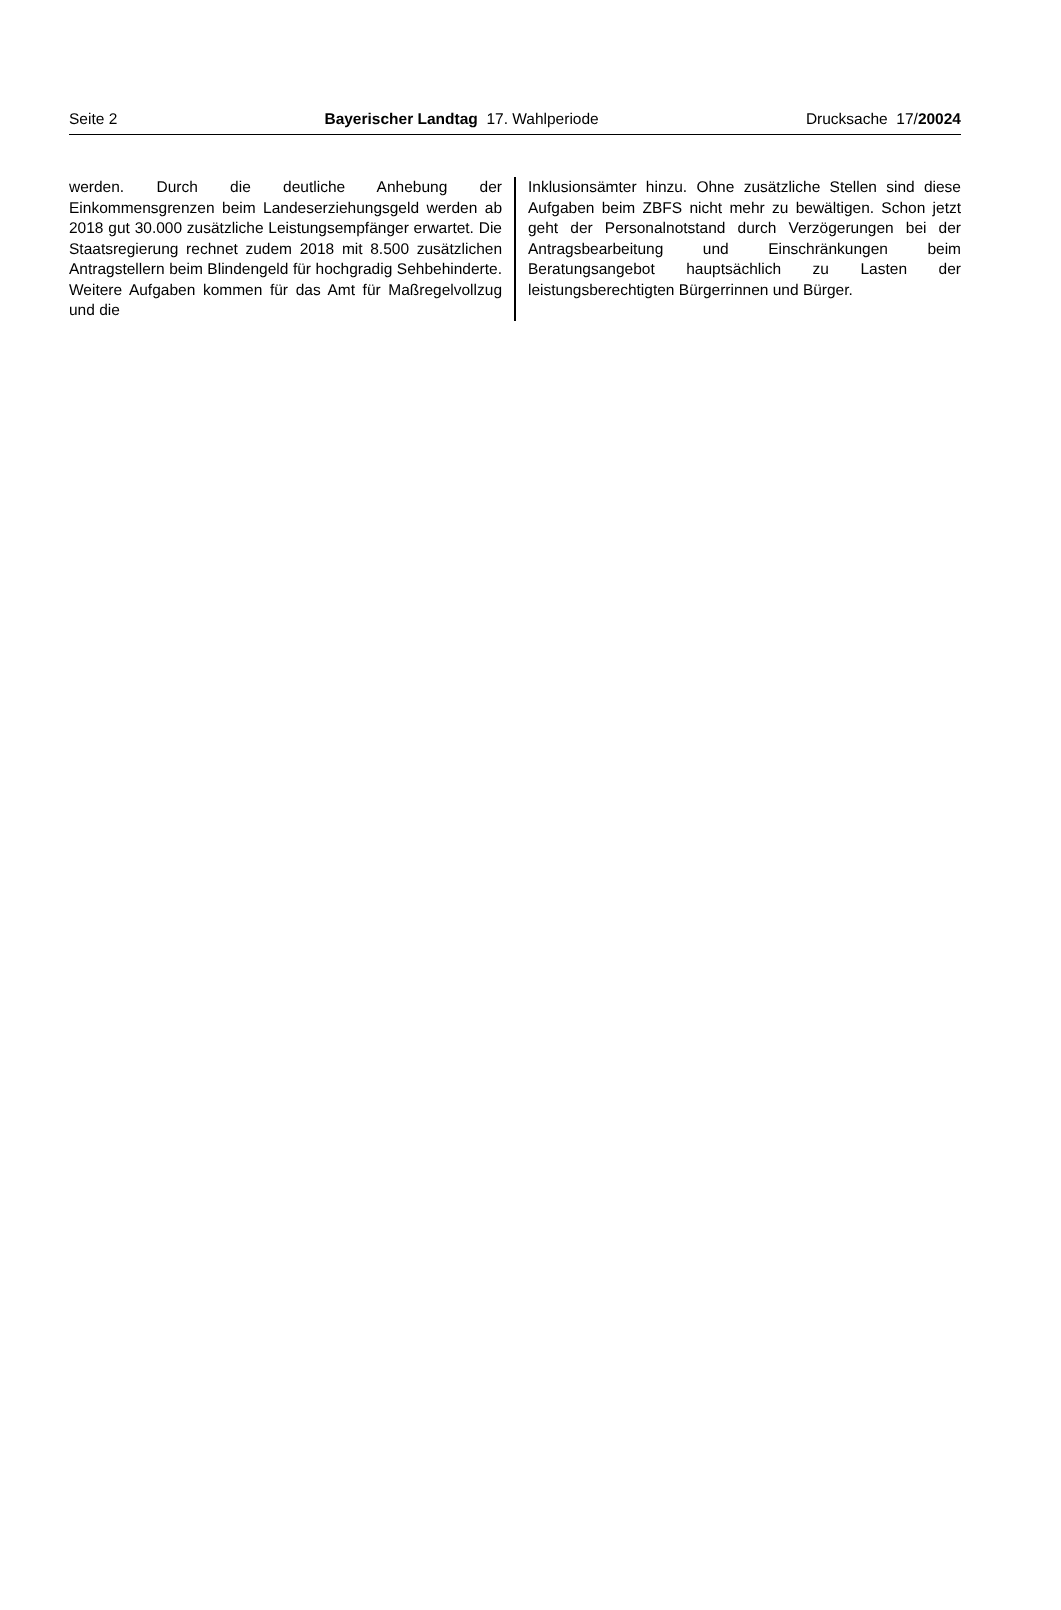Seite 2 Bayerischer Landtag 17. Wahlperiode Drucksache 17/20024
werden. Durch die deutliche Anhebung der Einkommensgrenzen beim Landeserziehungsgeld werden ab 2018 gut 30.000 zusätzliche Leistungsempfänger erwartet. Die Staatsregierung rechnet zudem 2018 mit 8.500 zusätzlichen Antragstellern beim Blindengeld für hochgradig Sehbehinderte. Weitere Aufgaben kommen für das Amt für Maßregelvollzug und die
Inklusionsämter hinzu. Ohne zusätzliche Stellen sind diese Aufgaben beim ZBFS nicht mehr zu bewältigen. Schon jetzt geht der Personalnotstand durch Verzögerungen bei der Antragsbearbeitung und Einschränkungen beim Beratungsangebot hauptsächlich zu Lasten der leistungsberechtigten Bürgerrinnen und Bürger.